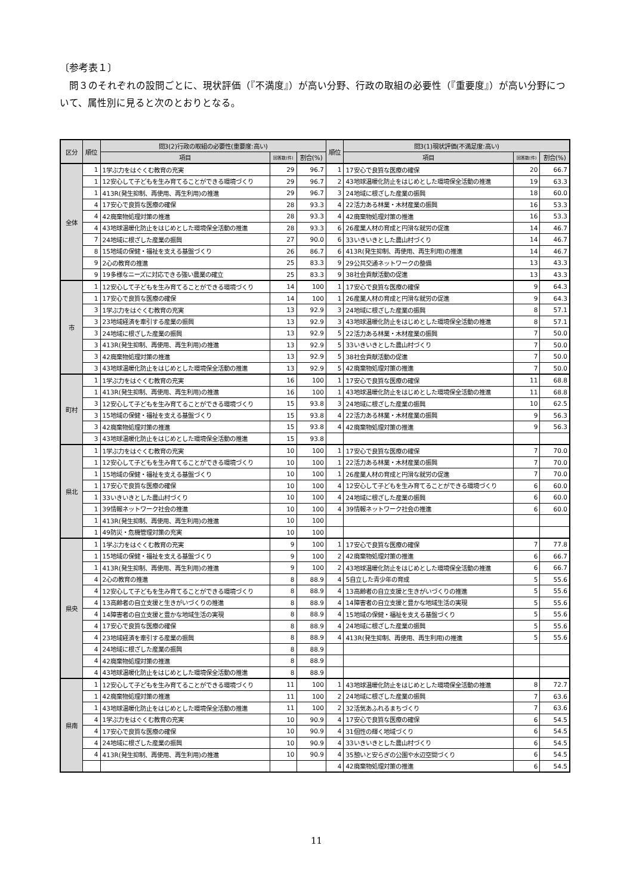〔参考表１〕
問３のそれぞれの設問ごとに、現状評価（『不満度』）が高い分野、行政の取組の必要性（『重要度』）が高い分野について、属性別に見ると次のとおりとなる。
| 区分 | 順位 | 問3(2)行政の取組の必要性(重要度:高い) | | | 順位 | 問3(1)現状評価(不満足度:高い) | | |
| --- | --- | --- | --- | --- | --- | --- | --- | --- |
| | | 項目 | 回答数(件) | 割合(%) | | 項目 | 回答数(件) | 割合(%) |
| 全体 | 1 | 1学ぶ力をはぐくむ教育の充実 | 29 | 96.7 | 1 | 17安心で良質な医療の確保 | 20 | 66.7 |
| | 1 | 12安心して子どもを生み育てることができる環境づくり | 29 | 96.7 | 2 | 43地球温暖化防止をはじめとした環境保全活動の推進 | 19 | 63.3 |
| | 1 | 413R(発生抑制、再使用、再生利用)の推進 | 29 | 96.7 | 3 | 24地域に根ざした産業の振興 | 18 | 60.0 |
| | 4 | 17安心で良質な医療の確保 | 28 | 93.3 | 4 | 22活力ある林業・木材産業の振興 | 16 | 53.3 |
| | 4 | 42廃棄物処理対策の推進 | 28 | 93.3 | 4 | 42廃棄物処理対策の推進 | 16 | 53.3 |
| | 4 | 43地球温暖化防止をはじめとした環境保全活動の推進 | 28 | 93.3 | 6 | 26産業人材の育成と円滑な就労の促進 | 14 | 46.7 |
| | 7 | 24地域に根ざした産業の振興 | 27 | 90.0 | 6 | 33いきいきとした農山村づくり | 14 | 46.7 |
| | 8 | 15地域の保健・福祉を支える基盤づくり | 26 | 86.7 | 6 | 413R(発生抑制、再使用、再生利用)の推進 | 14 | 46.7 |
| | 9 | 2心の教育の推進 | 25 | 83.3 | 9 | 29公共交通ネットワークの整備 | 13 | 43.3 |
| | 9 | 19多様なニーズに対応できる強い農業の確立 | 25 | 83.3 | 9 | 38社会貢献活動の促進 | 13 | 43.3 |
| 市 | 1 | 12安心して子どもを生み育てることができる環境づくり | 14 | 100 | 1 | 17安心で良質な医療の確保 | 9 | 64.3 |
| | 1 | 17安心で良質な医療の確保 | 14 | 100 | 1 | 26産業人材の育成と円滑な就労の促進 | 9 | 64.3 |
| | 3 | 1学ぶ力をはぐくむ教育の充実 | 13 | 92.9 | 3 | 24地域に根ざした産業の振興 | 8 | 57.1 |
| | 3 | 23地域経済を牽引する産業の振興 | 13 | 92.9 | 3 | 43地球温暖化防止をはじめとした環境保全活動の推進 | 8 | 57.1 |
| | 3 | 24地域に根ざした産業の振興 | 13 | 92.9 | 5 | 22活力ある林業・木材産業の振興 | 7 | 50.0 |
| | 3 | 413R(発生抑制、再使用、再生利用)の推進 | 13 | 92.9 | 5 | 33いきいきとした農山村づくり | 7 | 50.0 |
| | 3 | 42廃棄物処理対策の推進 | 13 | 92.9 | 5 | 38社会貢献活動の促進 | 7 | 50.0 |
| | 3 | 43地球温暖化防止をはじめとした環境保全活動の推進 | 13 | 92.9 | 5 | 42廃棄物処理対策の推進 | 7 | 50.0 |
| 町村 | 1 | 1学ぶ力をはぐくむ教育の充実 | 16 | 100 | 1 | 17安心で良質な医療の確保 | 11 | 68.8 |
| | 1 | 413R(発生抑制、再使用、再生利用)の推進 | 16 | 100 | 1 | 43地球温暖化防止をはじめとした環境保全活動の推進 | 11 | 68.8 |
| | 3 | 12安心して子どもを生み育てることができる環境づくり | 15 | 93.8 | 3 | 24地域に根ざした産業の振興 | 10 | 62.5 |
| | 3 | 15地域の保健・福祉を支える基盤づくり | 15 | 93.8 | 4 | 22活力ある林業・木材産業の振興 | 9 | 56.3 |
| | 3 | 42廃棄物処理対策の推進 | 15 | 93.8 | 4 | 42廃棄物処理対策の推進 | 9 | 56.3 |
| | 3 | 43地球温暖化防止をはじめとした環境保全活動の推進 | 15 | 93.8 | | | | |
| 県北 | 1 | 1学ぶ力をはぐくむ教育の充実 | 10 | 100 | 1 | 17安心で良質な医療の確保 | 7 | 70.0 |
| | 1 | 12安心して子どもを生み育てることができる環境づくり | 10 | 100 | 1 | 22活力ある林業・木材産業の振興 | 7 | 70.0 |
| | 1 | 15地域の保健・福祉を支える基盤づくり | 10 | 100 | 1 | 26産業人材の育成と円滑な就労の促進 | 7 | 70.0 |
| | 1 | 17安心で良質な医療の確保 | 10 | 100 | 4 | 12安心して子どもを生み育てることができる環境づくり | 6 | 60.0 |
| | 1 | 33いきいきとした農山村づくり | 10 | 100 | 4 | 24地域に根ざした産業の振興 | 6 | 60.0 |
| | 1 | 39情報ネットワーク社会の推進 | 10 | 100 | 4 | 39情報ネットワーク社会の推進 | 6 | 60.0 |
| | 1 | 413R(発生抑制、再使用、再生利用)の推進 | 10 | 100 | | | | |
| | 1 | 49防災・危機管理対策の充実 | 10 | 100 | | | | |
| 県央 | 1 | 1学ぶ力をはぐくむ教育の充実 | 9 | 100 | 1 | 17安心で良質な医療の確保 | 7 | 77.8 |
| | 1 | 15地域の保健・福祉を支える基盤づくり | 9 | 100 | 2 | 42廃棄物処理対策の推進 | 6 | 66.7 |
| | 1 | 413R(発生抑制、再使用、再生利用)の推進 | 9 | 100 | 2 | 43地球温暖化防止をはじめとした環境保全活動の推進 | 6 | 66.7 |
| | 4 | 2心の教育の推進 | 8 | 88.9 | 4 | 5自立した青少年の育成 | 5 | 55.6 |
| | 4 | 12安心して子どもを生み育てることができる環境づくり | 8 | 88.9 | 4 | 13高齢者の自立支援と生きがいづくりの推進 | 5 | 55.6 |
| | 4 | 13高齢者の自立支援と生きがいづくりの推進 | 8 | 88.9 | 4 | 14障害者の自立支援と豊かな地域生活の実現 | 5 | 55.6 |
| | 4 | 14障害者の自立支援と豊かな地域生活の実現 | 8 | 88.9 | 4 | 15地域の保健・福祉を支える基盤づくり | 5 | 55.6 |
| | 4 | 17安心で良質な医療の確保 | 8 | 88.9 | 4 | 24地域に根ざした産業の振興 | 5 | 55.6 |
| | 4 | 23地域経済を牽引する産業の振興 | 8 | 88.9 | 4 | 413R(発生抑制、再使用、再生利用)の推進 | 5 | 55.6 |
| | 4 | 24地域に根ざした産業の振興 | 8 | 88.9 | | | | |
| | 4 | 42廃棄物処理対策の推進 | 8 | 88.9 | | | | |
| | 4 | 43地球温暖化防止をはじめとした環境保全活動の推進 | 8 | 88.9 | | | | |
| 県南 | 1 | 12安心して子どもを生み育てることができる環境づくり | 11 | 100 | 1 | 43地球温暖化防止をはじめとした環境保全活動の推進 | 8 | 72.7 |
| | 1 | 42廃棄物処理対策の推進 | 11 | 100 | 2 | 24地域に根ざした産業の振興 | 7 | 63.6 |
| | 1 | 43地球温暖化防止をはじめとした環境保全活動の推進 | 11 | 100 | 2 | 32活気あふれるまちづくり | 7 | 63.6 |
| | 4 | 1学ぶ力をはぐくむ教育の充実 | 10 | 90.9 | 4 | 17安心で良質な医療の確保 | 6 | 54.5 |
| | 4 | 17安心で良質な医療の確保 | 10 | 90.9 | 4 | 31個性の輝く地域づくり | 6 | 54.5 |
| | 4 | 24地域に根ざした産業の振興 | 10 | 90.9 | 4 | 33いきいきとした農山村づくり | 6 | 54.5 |
| | 4 | 413R(発生抑制、再使用、再生利用)の推進 | 10 | 90.9 | 4 | 35憩いと安らぎの公園や水辺空間づくり | 6 | 54.5 |
| | | | | | 4 | 42廃棄物処理対策の推進 | 6 | 54.5 |
11